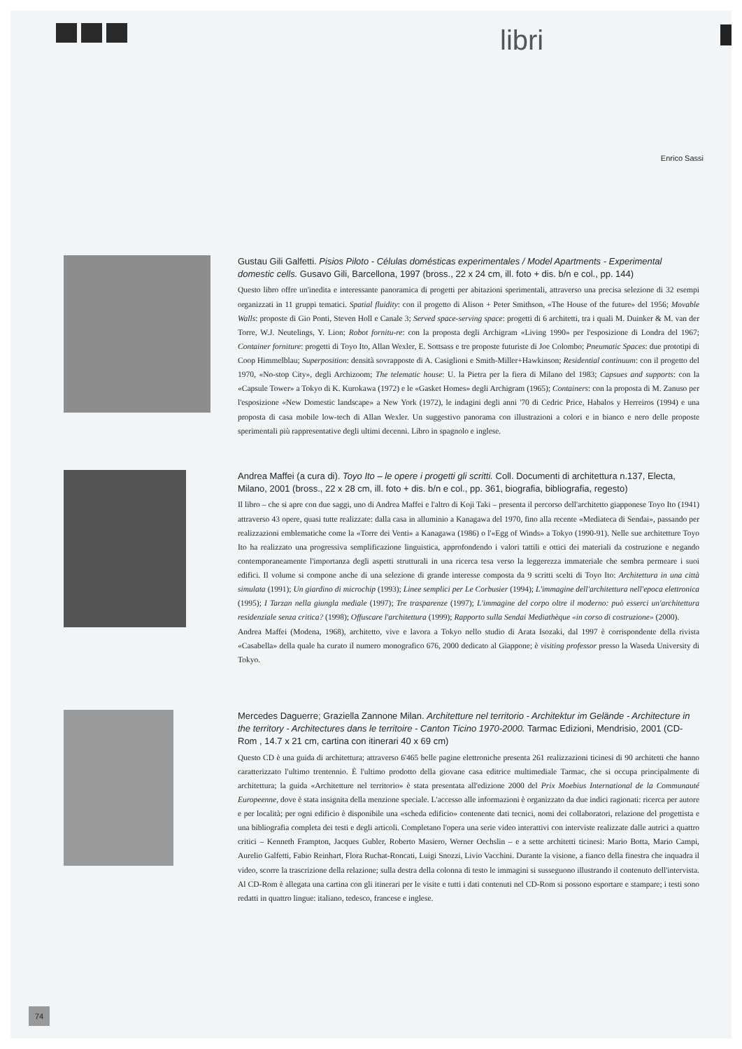libri
Enrico Sassi
Gustau Gili Galfetti. Pisios Piloto - Células domésticas experimentales / Model Apartments - Experimental domestic cells. Gusavo Gili, Barcellona, 1997 (bross., 22 x 24 cm, ill. foto + dis. b/n e col., pp. 144)
Questo libro offre un'inedita e interessante panoramica di progetti per abitazioni sperimentali, attraverso una precisa selezione di 32 esempi organizzati in 11 gruppi tematici. Spatial fluidity: con il progetto di Alison + Peter Smithson, «The House of the future» del 1956; Movable Walls: proposte di Gio Ponti, Steven Holl e Canale 3; Served space-serving space: progetti di 6 architetti, tra i quali M. Duinker & M. van der Torre, W.J. Neutelings, Y. Lion; Robot fornitu-re: con la proposta degli Archigram «Living 1990» per l'esposizione di Londra del 1967; Container forniture: progetti di Toyo Ito, Allan Wexler, E. Sottsass e tre proposte futuriste di Joe Colombo; Pneumatic Spaces: due prototipi di Coop Himmelblau; Superposition: densità sovrapposte di A. Casiglioni e Smith-Miller+Hawkinson; Residential continuum: con il progetto del 1970, «No-stop City», degli Archizoom; The telematic house: U. la Pietra per la fiera di Milano del 1983; Capsues and supports: con la «Capsule Tower» a Tokyo di K. Kurokawa (1972) e le «Gasket Homes» degli Archigram (1965); Containers: con la proposta di M. Zanuso per l'esposizione «New Domestic landscape» a New York (1972), le indagini degli anni '70 di Cedric Price, Habalos y Herreiros (1994) e una proposta di casa mobile low-tech di Allan Wexler. Un suggestivo panorama con illustrazioni a colori e in bianco e nero delle proposte sperimentali più rappresentative degli ultimi decenni. Libro in spagnolo e inglese.
Andrea Maffei (a cura di). Toyo Ito – le opere i progetti gli scritti. Coll. Documenti di architettura n.137, Electa, Milano, 2001 (bross., 22 x 28 cm, ill. foto + dis. b/n e col., pp. 361, biografia, bibliografia, regesto)
Il libro – che si apre con due saggi, uno di Andrea Maffei e l'altro di Koji Taki – presenta il percorso dell'architetto giapponese Toyo Ito (1941) attraverso 43 opere, quasi tutte realizzate: dalla casa in alluminio a Kanagawa del 1970, fino alla recente «Mediateca di Sendai», passando per realizzazioni emblematiche come la «Torre dei Venti» a Kanagawa (1986) o l'«Egg of Winds» a Tokyo (1990-91). Nelle sue architetture Toyo Ito ha realizzato una progressiva semplificazione linguistica, approfondendo i valori tattili e ottici dei materiali da costruzione e negando contemporaneamente l'importanza degli aspetti strutturali in una ricerca tesa verso la leggerezza immateriale che sembra permeare i suoi edifici. Il volume si compone anche di una selezione di grande interesse composta da 9 scritti scelti di Toyo Ito: Architettura in una città simulata (1991); Un giardino di microchip (1993); Linee semplici per Le Corbusier (1994); L'immagine dell'architettura nell'epoca elettronica (1995); I Tarzan nella giungla mediale (1997); Tre trasparenze (1997); L'immagine del corpo oltre il moderno: può esserci un'architettura residenziale senza critica? (1998); Offuscare l'architettura (1999); Rapporto sulla Sendai Mediathèque «in corso di costruzione» (2000).
Andrea Maffei (Modena, 1968), architetto, vive e lavora a Tokyo nello studio di Arata Isozaki, dal 1997 è corrispondente della rivista «Casabella» della quale ha curato il numero monografico 676, 2000 dedicato al Giappone; è visiting professor presso la Waseda University di Tokyo.
Mercedes Daguerre; Graziella Zannone Milan. Architetture nel territorio - Architektur im Gelände - Architecture in the territory - Architectures dans le territoire - Canton Ticino 1970-2000. Tarmac Edizioni, Mendrisio, 2001 (CD-Rom , 14.7 x 21 cm, cartina con itinerari 40 x 69 cm)
Questo CD è una guida di architettura; attraverso 6'465 belle pagine elettroniche presenta 261 realizzazioni ticinesi di 90 architetti che hanno caratterizzato l'ultimo trentennio. È l'ultimo prodotto della giovane casa editrice multimediale Tarmac, che si occupa principalmente di architettura; la guida «Architetture nel territorio» è stata presentata all'edizione 2000 del Prix Moebius International de la Communauté Europeenne, dove è stata insignita della menzione speciale. L'accesso alle informazioni è organizzato da due indici ragionati: ricerca per autore e per località; per ogni edificio è disponibile una «scheda edificio» contenente dati tecnici, nomi dei collaboratori, relazione del progettista e una bibliografia completa dei testi e degli articoli. Completano l'opera una serie video interattivi con interviste realizzate dalle autrici a quattro critici – Kenneth Frampton, Jacques Gubler, Roberto Masiero, Werner Oechslin – e a sette architetti ticinesi: Mario Botta, Mario Campi, Aurelio Galfetti, Fabio Reinhart, Flora Ruchat-Roncati, Luigi Snozzi, Livio Vacchini. Durante la visione, a fianco della finestra che inquadra il video, scorre la trascrizione della relazione; sulla destra della colonna di testo le immagini si susseguono illustrando il contenuto dell'intervista. Al CD-Rom è allegata una cartina con gli itinerari per le visite e tutti i dati contenuti nel CD-Rom si possono esportare e stampare; i testi sono redatti in quattro lingue: italiano, tedesco, francese e inglese.
74